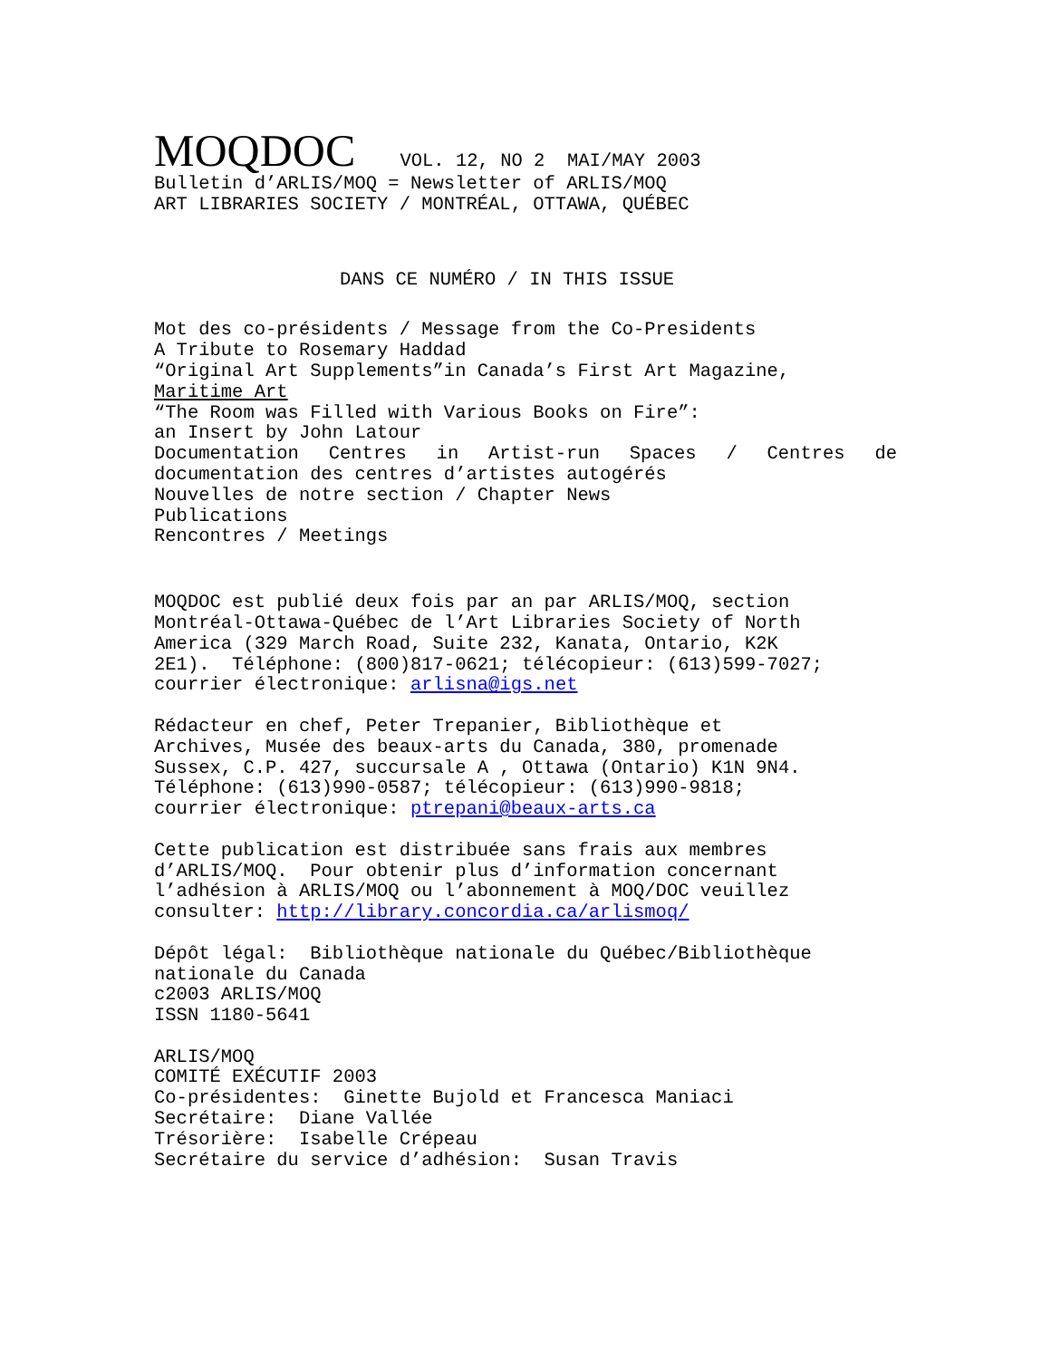MOQDOC VOL. 12, NO 2 MAI/MAY 2003
Bulletin d’ARLIS/MOQ = Newsletter of ARLIS/MOQ
ART LIBRARIES SOCIETY / MONTRÉAL, OTTAWA, QUÉBEC
DANS CE NUMÉRO / IN THIS ISSUE
Mot des co-présidents / Message from the Co-Presidents
A Tribute to Rosemary Haddad
“Original Art Supplements”in Canada’s First Art Magazine,
Maritime Art
“The Room was Filled with Various Books on Fire”:
an Insert by John Latour
Documentation Centres in Artist-run Spaces / Centres de
documentation des centres d’artistes autogérés
Nouvelles de notre section / Chapter News
Publications
Rencontres / Meetings
MOQDOC est publié deux fois par an par ARLIS/MOQ, section Montréal-Ottawa-Québec de l’Art Libraries Society of North America (329 March Road, Suite 232, Kanata, Ontario, K2K 2E1). Téléphone: (800)817-0621; télécopieur: (613)599-7027; courrier électronique: arlisna@igs.net
Rédacteur en chef, Peter Trepanier, Bibliothèque et Archives, Musée des beaux-arts du Canada, 380, promenade Sussex, C.P. 427, succursale A , Ottawa (Ontario) K1N 9N4. Téléphone: (613)990-0587; télécopieur: (613)990-9818; courrier électronique: ptrepani@beaux-arts.ca
Cette publication est distribuée sans frais aux membres d’ARLIS/MOQ. Pour obtenir plus d’information concernant l’adhésion à ARLIS/MOQ ou l’abonnement à MOQ/DOC veuillez consulter: http://library.concordia.ca/arlismoq/
Dépôt légal: Bibliothèque nationale du Québec/Bibliothèque nationale du Canada c2003 ARLIS/MOQ ISSN 1180-5641
ARLIS/MOQ COMITÉ EXÉCUTIF 2003 Co-présidentes: Ginette Bujold et Francesca Maniaci Secrétaire: Diane Vallée Trésorière: Isabelle Crépeau Secrétaire du service d’adhésion: Susan Travis